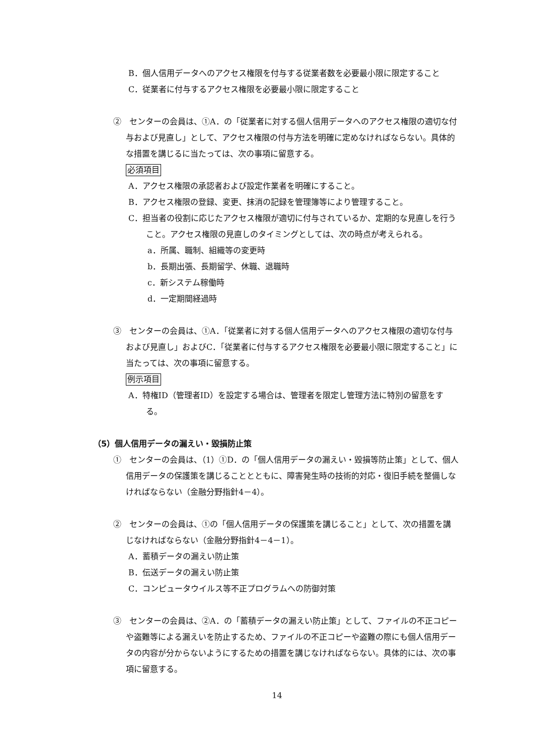B．個人信用データへのアクセス権限を付与する従業者数を必要最小限に限定すること
C．従業者に付与するアクセス権限を必要最小限に限定すること
②　センターの会員は、①A．の「従業者に対する個人信用データへのアクセス権限の適切な付与および見直し」として、アクセス権限の付与方法を明確に定めなければならない。具体的な措置を講じるに当たっては、次の事項に留意する。
必須項目
A．アクセス権限の承認者および設定作業者を明確にすること。
B．アクセス権限の登録、変更、抹消の記録を管理簿等により管理すること。
C．担当者の役割に応じたアクセス権限が適切に付与されているか、定期的な見直しを行うこと。アクセス権限の見直しのタイミングとしては、次の時点が考えられる。
a．所属、職制、組織等の変更時
b．長期出張、長期留学、休職、退職時
c．新システム稼働時
d．一定期間経過時
③　センターの会員は、①A．「従業者に対する個人信用データへのアクセス権限の適切な付与および見直し」およびC．「従業者に付与するアクセス権限を必要最小限に限定すること」に当たっては、次の事項に留意する。
例示項目
A．特権ID（管理者ID）を設定する場合は、管理者を限定し管理方法に特別の留意をする。
（5）個人信用データの漏えい・毀損防止策
①　センターの会員は、（1）①D．の「個人信用データの漏えい・毀損等防止策」として、個人信用データの保護策を講じることとともに、障害発生時の技術的対応・復旧手続を整備しなければならない（金融分野指針4－4）。
②　センターの会員は、①の「個人信用データの保護策を講じること」として、次の措置を講じなければならない（金融分野指針4－4－1）。
A．蓄積データの漏えい防止策
B．伝送データの漏えい防止策
C．コンピュータウイルス等不正プログラムへの防御対策
③　センターの会員は、②A．の「蓄積データの漏えい防止策」として、ファイルの不正コピーや盗難等による漏えいを防止するため、ファイルの不正コピーや盗難の際にも個人信用データの内容が分からないようにするための措置を講じなければならない。具体的には、次の事項に留意する。
14